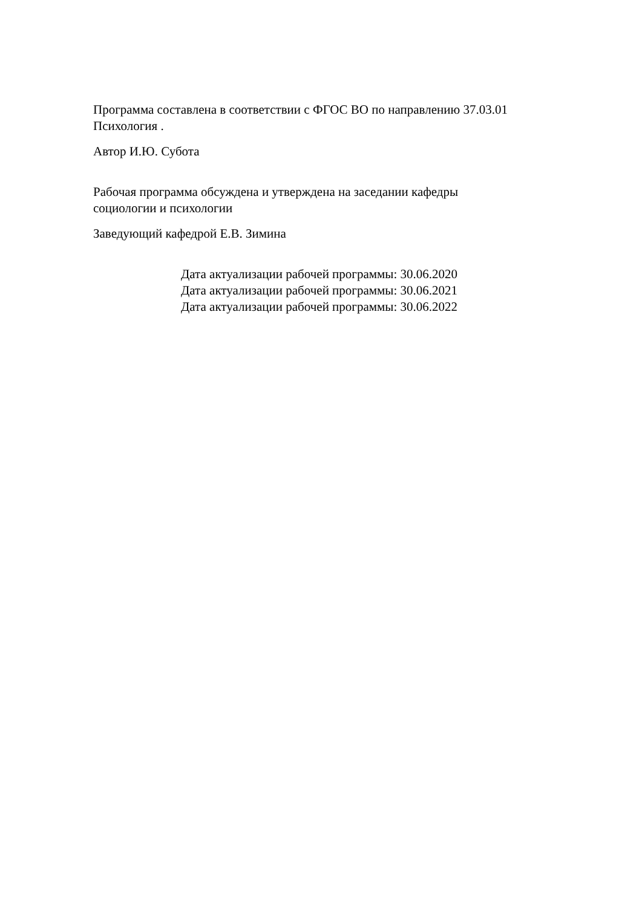Программа составлена в соответствии с ФГОС ВО по направлению 37.03.01
Психология .
Автор И.Ю. Субота
Рабочая программа обсуждена и утверждена на заседании кафедры
социологии и психологии
Заведующий кафедрой Е.В. Зимина
Дата актуализации рабочей программы: 30.06.2020
Дата актуализации рабочей программы: 30.06.2021
Дата актуализации рабочей программы: 30.06.2022